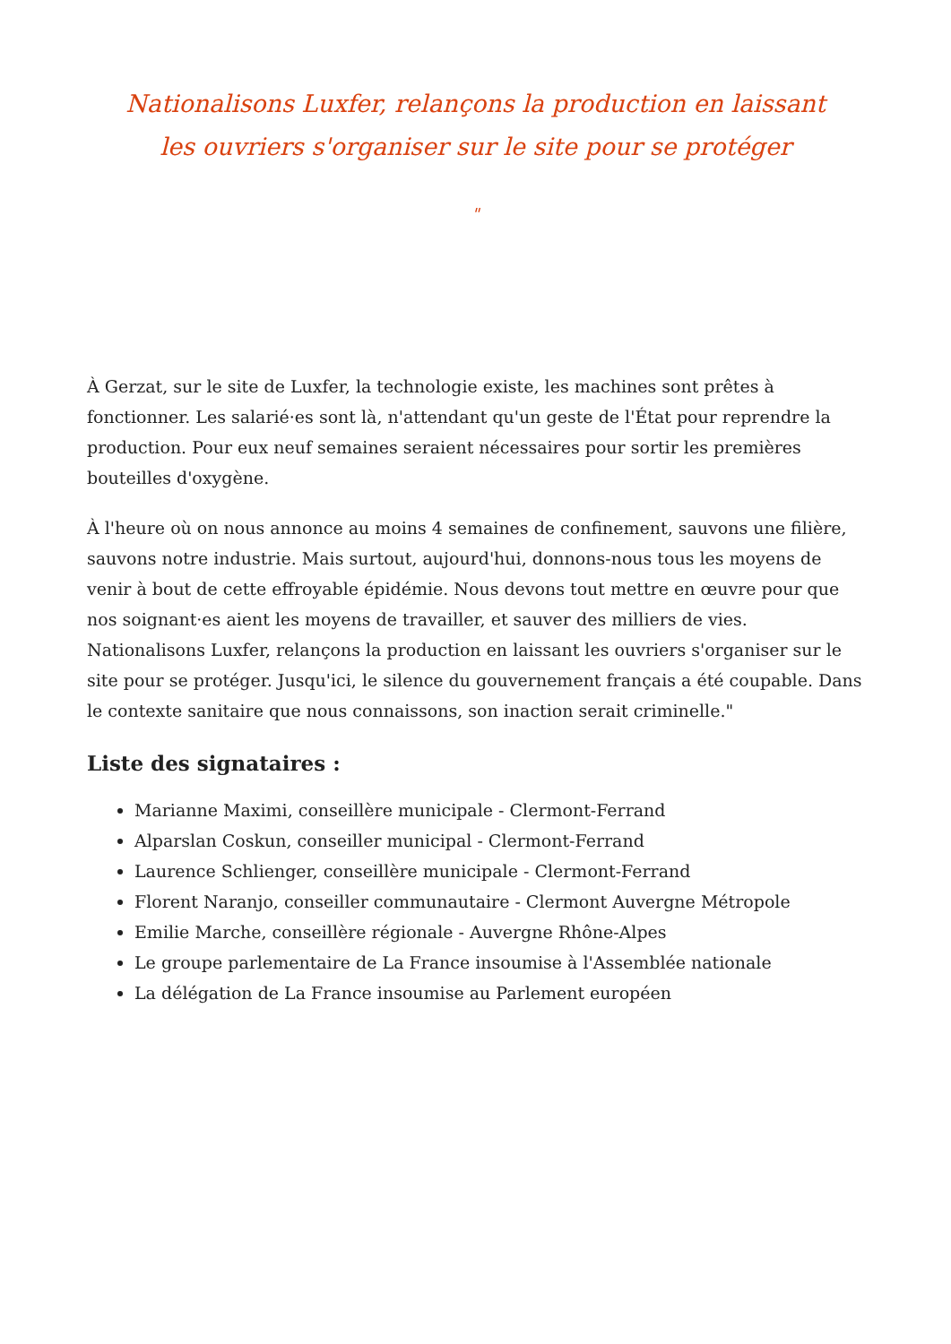Nationalisons Luxfer, relançons la production en laissant les ouvriers s'organiser sur le site pour se protéger
"
À Gerzat, sur le site de Luxfer, la technologie existe, les machines sont prêtes à fonctionner. Les salarié·es sont là, n'attendant qu'un geste de l'État pour reprendre la production. Pour eux neuf semaines seraient nécessaires pour sortir les premières bouteilles d'oxygène.
À l'heure où on nous annonce au moins 4 semaines de confinement, sauvons une filière, sauvons notre industrie. Mais surtout, aujourd'hui, donnons-nous tous les moyens de venir à bout de cette effroyable épidémie. Nous devons tout mettre en œuvre pour que nos soignant·es aient les moyens de travailler, et sauver des milliers de vies. Nationalisons Luxfer, relançons la production en laissant les ouvriers s'organiser sur le site pour se protéger. Jusqu'ici, le silence du gouvernement français a été coupable. Dans le contexte sanitaire que nous connaissons, son inaction serait criminelle."
Liste des signataires :
Marianne Maximi, conseillère municipale - Clermont-Ferrand
Alparslan Coskun, conseiller municipal - Clermont-Ferrand
Laurence Schlienger, conseillère municipale - Clermont-Ferrand
Florent Naranjo, conseiller communautaire - Clermont Auvergne Métropole
Emilie Marche, conseillère régionale - Auvergne Rhône-Alpes
Le groupe parlementaire de La France insoumise à l'Assemblée nationale
La délégation de La France insoumise au Parlement européen